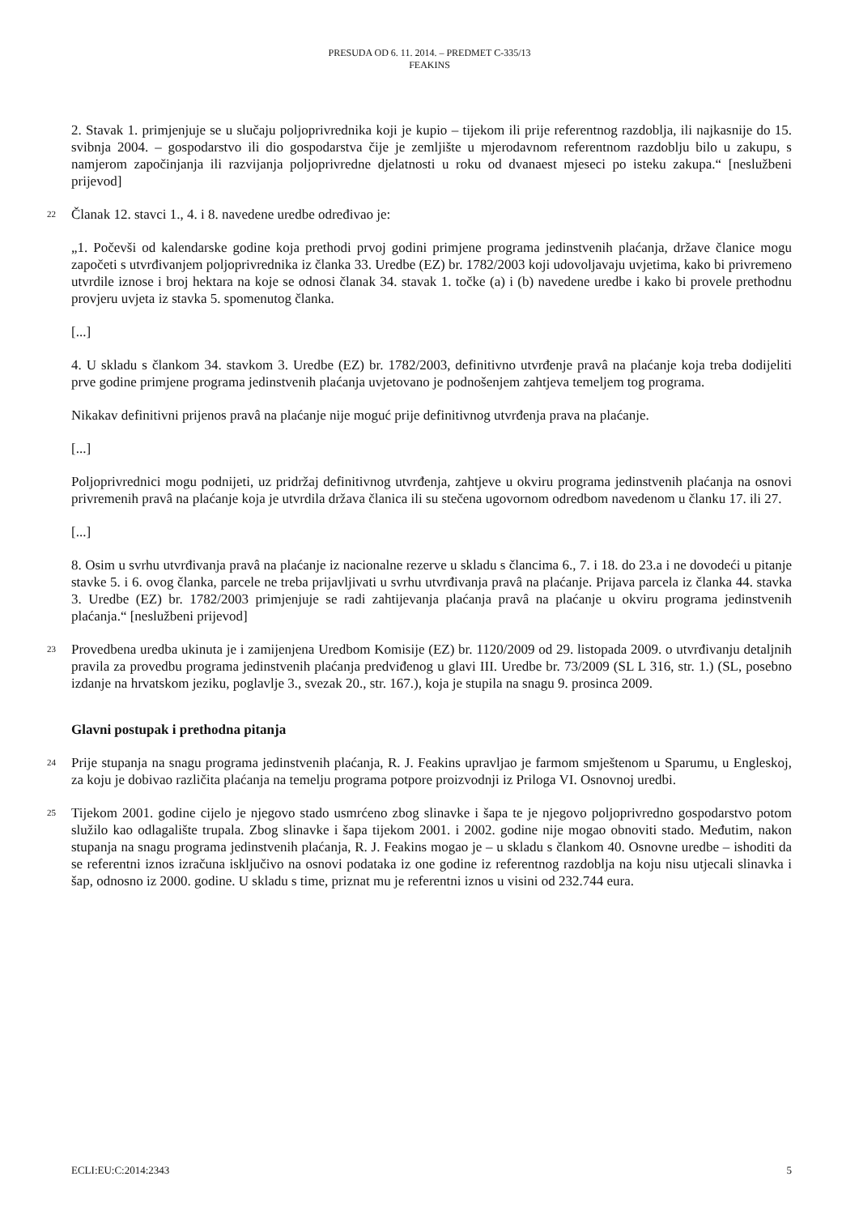PRESUDA OD 6. 11. 2014. – PREDMET C-335/13
FEAKINS
2. Stavak 1. primjenjuje se u slučaju poljoprivrednika koji je kupio – tijekom ili prije referentnog razdoblja, ili najkasnije do 15. svibnja 2004. – gospodarstvo ili dio gospodarstva čije je zemljište u mjerodavnom referentnom razdoblju bilo u zakupu, s namjerom započinjanja ili razvijanja poljoprivredne djelatnosti u roku od dvanaest mjeseci po isteku zakupa.“ [neslužbeni prijevod]
22 Članak 12. stavci 1., 4. i 8. navedene uredbe određivao je:
„1. Počevši od kalendarske godine koja prethodi prvoj godini primjene programa jedinstvenih plaćanja, države članice mogu započeti s utvrđivanjem poljoprivrednika iz članka 33. Uredbe (EZ) br. 1782/2003 koji udovoljavaju uvjetima, kako bi privremeno utvrdile iznose i broj hektara na koje se odnosi članak 34. stavak 1. točke (a) i (b) navedene uredbe i kako bi provele prethodnu provjeru uvjeta iz stavka 5. spomenutog članka.
[...]
4. U skladu s člankom 34. stavkom 3. Uredbe (EZ) br. 1782/2003, definitivno utvrđenje pravâ na plaćanje koja treba dodijeliti prve godine primjene programa jedinstvenih plaćanja uvjetovano je podnošenjem zahtjeva temeljem tog programa.
Nikakav definitivni prijenos pravâ na plaćanje nije moguć prije definitivnog utvrđenja prava na plaćanje.
[...]
Poljoprivrednici mogu podnijeti, uz pridržaj definitivnog utvrđenja, zahtjeve u okviru programa jedinstvenih plaćanja na osnovi privremenih pravâ na plaćanje koja je utvrdila država članica ili su stečena ugovornom odredbom navedenom u članku 17. ili 27.
[...]
8. Osim u svrhu utvrđivanja pravâ na plaćanje iz nacionalne rezerve u skladu s člancima 6., 7. i 18. do 23.a i ne dovodeći u pitanje stavke 5. i 6. ovog članka, parcele ne treba prijavljivati u svrhu utvrđivanja pravâ na plaćanje. Prijava parcela iz članka 44. stavka 3. Uredbe (EZ) br. 1782/2003 primjenjuje se radi zahtijevanja plaćanja pravâ na plaćanje u okviru programa jedinstvenih plaćanja.“ [neslužbeni prijevod]
23 Provedbena uredba ukinuta je i zamijenjena Uredbom Komisije (EZ) br. 1120/2009 od 29. listopada 2009. o utvrđivanju detaljnih pravila za provedbu programa jedinstvenih plaćanja predviđenog u glavi III. Uredbe br. 73/2009 (SL L 316, str. 1.) (SL, posebno izdanje na hrvatskom jeziku, poglavlje 3., svezak 20., str. 167.), koja je stupila na snagu 9. prosinca 2009.
Glavni postupak i prethodna pitanja
24 Prije stupanja na snagu programa jedinstvenih plaćanja, R. J. Feakins upravljao je farmom smještenom u Sparumu, u Engleskoj, za koju je dobivao različita plaćanja na temelju programa potpore proizvodnji iz Priloga VI. Osnovnoj uredbi.
25 Tijekom 2001. godine cijelo je njegovo stado usmrćeno zbog slinavke i šapa te je njegovo poljoprivredno gospodarstvo potom služilo kao odlagalište trupala. Zbog slinavke i šapa tijekom 2001. i 2002. godine nije mogao obnoviti stado. Međutim, nakon stupanja na snagu programa jedinstvenih plaćanja, R. J. Feakins mogao je – u skladu s člankom 40. Osnovne uredbe – ishoditi da se referentni iznos izračuna isključivo na osnovi podataka iz one godine iz referentnog razdoblja na koju nisu utjecali slinavka i šap, odnosno iz 2000. godine. U skladu s time, priznat mu je referentni iznos u visini od 232.744 eura.
ECLI:EU:C:2014:2343 5